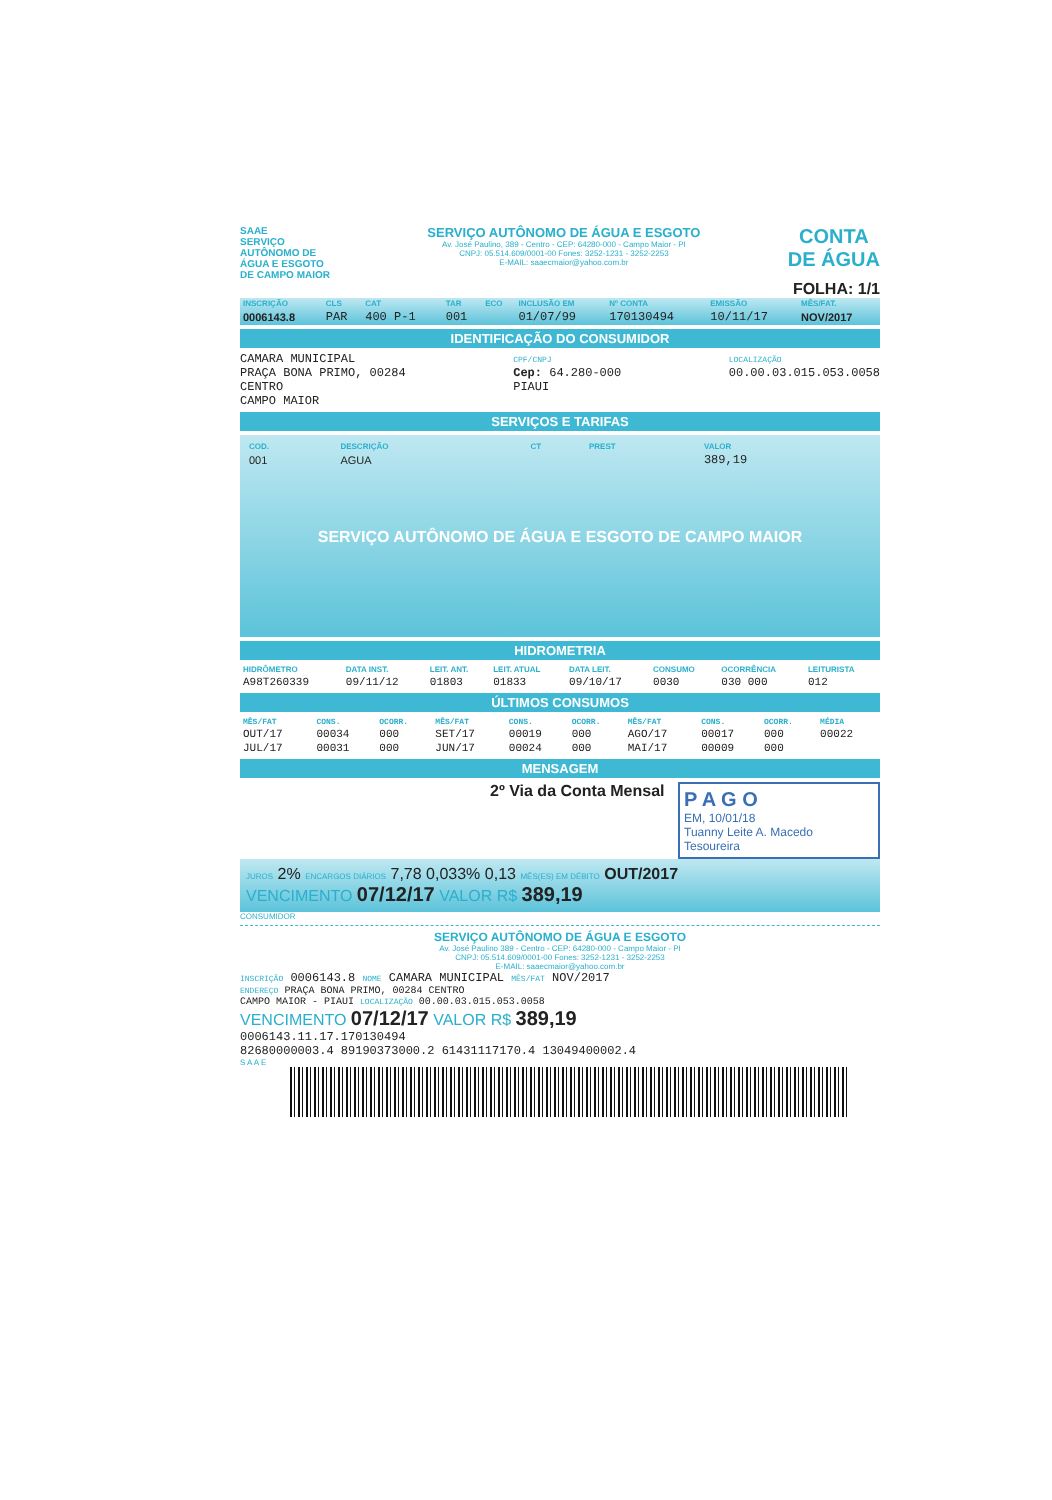SAAE
SERVIÇO AUTÔNOMO DE ÁGUA E ESGOTO DE CAMPO MAIOR
SERVIÇO AUTÔNOMO DE ÁGUA E ESGOTO
Av. José Paulino, 389 - Centro - CEP: 64280-000 - Campo Maior - PI
CNPJ: 05.514.609/0001-00 Fones: 3252-1231 - 3252-2253
E-MAIL: saaecmaior@yahoo.com.br
CONTA
DE ÁGUA
FOLHA: 1/1
| INSCRIÇÃO | CLS | CAT | TAR | ECO | INCLUSÃO EM | Nº CONTA | EMISSÃO | MÊS/FAT. |
| --- | --- | --- | --- | --- | --- | --- | --- | --- |
| 0006143.8 | PAR | 400 P-1 | 001 | | 01/07/99 | 170130494 | 10/11/17 | NOV/2017 |
IDENTIFICAÇÃO DO CONSUMIDOR
CAMARA MUNICIPAL
PRAÇA BONA PRIMO, 00284
CENTRO
CAMPO MAIOR
CPF/CNPJ
Cep: 64.280-000
PIAUI
LOCALIZAÇÃO
00.00.03.015.053.0058
SERVIÇOS E TARIFAS
| COD. | DESCRIÇÃO | CT | PREST | VALOR |
| --- | --- | --- | --- | --- |
| 001 | AGUA | | | 389,19 |
SERVIÇO AUTÔNOMO DE ÁGUA E ESGOTO DE CAMPO MAIOR
HIDROMETRIA
| HIDRÔMETRO | DATA INST. | LEIT. ANT. | LEIT. ATUAL | DATA LEIT. | CONSUMO | OCORRÊNCIA | LEITURISTA |
| --- | --- | --- | --- | --- | --- | --- | --- |
| A98T260339 | 09/11/12 | 01803 | 01833 | 09/10/17 | 0030 | 030 000 | 012 |
ÚLTIMOS CONSUMOS
| MÊS/FAT | CONS. | OCORR. | MÊS/FAT | CONS. | OCORR. | MÊS/FAT | CONS. | OCORR. | MÉDIA |
| --- | --- | --- | --- | --- | --- | --- | --- | --- | --- |
| OUT/17 | 00034 | 000 | SET/17 | 00019 | 000 | AGO/17 | 00017 | 000 | 00022 |
| JUL/17 | 00031 | 000 | JUN/17 | 00024 | 000 | MAI/17 | 00009 | 000 | |
MENSAGEM
2º Via da Conta Mensal
P A G O
EM, 10/01/18
Tuanny Leite A. Macedo
Tesoureira
JUROS 2% ENCARGOS DIÁRIOS 7,78 0,033% 0,13 MÊS(ES) EM DÉBITO OUT/2017
VENCIMENTO 07/12/17 VALOR R$ 389,19
CONSUMIDOR
SERVIÇO AUTÔNOMO DE ÁGUA E ESGOTO
Av. José Paulino 389 - Centro - CEP: 64280-000 - Campo Maior - PI
CNPJ: 05.514.609/0001-00 Fones: 3252-1231 - 3252-2253
E-MAIL: saaecmaior@yahoo.com.br
INSCRIÇÃO 0006143.8 NOME CAMARA MUNICIPAL MÊS/FAT NOV/2017
ENDEREÇO PRAÇA BONA PRIMO, 00284 CENTRO
CAMPO MAIOR - PIAUI LOCALIZAÇÃO 00.00.03.015.053.0058
VENCIMENTO 07/12/17 VALOR R$ 389,19
0006143.11.17.170130494
82680000003.4 89190373000.2 61431117170.4 13049400002.4
S A A E